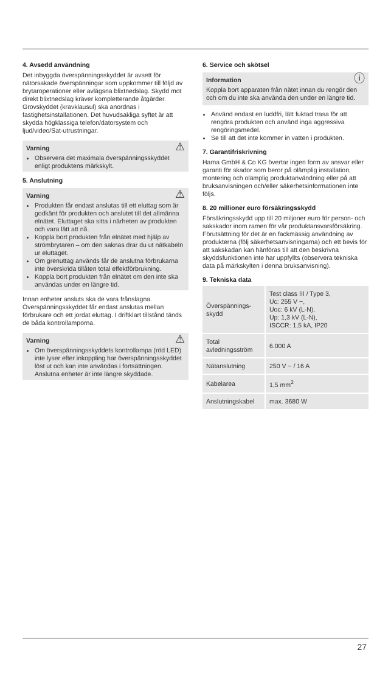4. Avsedd användning
Det inbyggda överspänningsskyddet är avsett för nätorsakade överspänningar som uppkommer till följd av brytaroperationer eller avlägsna blixtnedslag. Skydd mot direkt blixtnedslag kräver kompletterande åtgärder. Grovskyddet (kravklausul) ska anordnas i fastighetsinstallationen. Det huvudsakliga syftet är att skydda högklassiga telefon/datorsystem och ljud/video/Sat-utrustningar.
⚠ Varning
Observera det maximala överspänningsskyddet enligt produktens märkskylt.
5. Anslutning
⚠ Varning
Produkten får endast anslutas till ett eluttag som är godkänt för produkten och anslutet till det allmänna elnätet. Eluttaget ska sitta i närheten av produkten och vara lätt att nå.
Koppla bort produkten från elnätet med hjälp av strömbrytaren – om den saknas drar du ut nätkabeln ur eluttaget.
Om grenuttag används får de anslutna förbrukarna inte överskrida tillåten total effektförbrukning.
Koppla bort produkten från elnätet om den inte ska användas under en längre tid.
Innan enheter ansluts ska de vara frånslagna. Överspänningsskyddet får endast anslutas mellan förbrukare och ett jordat eluttag. I driftklart tillstånd tänds de båda kontrollamporna.
⚠ Varning
Om överspänningsskyddets kontrollampa (röd LED) inte lyser efter inkoppling har överspänningsskyddet löst ut och kan inte användas i fortsättningen. Anslutna enheter är inte längre skyddade.
6. Service och skötsel
ⓘ Information
Koppla bort apparaten från nätet innan du rengör den och om du inte ska använda den under en längre tid.
Använd endast en luddfri, lätt fuktad trasa för att rengöra produkten och använd inga aggressiva rengöringsmedel.
Se till att det inte kommer in vatten i produkten.
7. Garantifriskrivning
Hama GmbH & Co KG övertar ingen form av ansvar eller garanti för skador som beror på olämplig installation, montering och olämplig produktanvändning eller på att bruksanvisningen och/eller säkerhetsinformationen inte följs.
8. 20 millioner euro försäkringsskydd
Försäkringsskydd upp till 20 miljoner euro för person- och sakskador inom ramen för vår produktansvarsförsäkring. Förutsättning för det är en fackmässig användning av produkterna (följ säkerhetsanvisningarna) och ett bevis för att sakskadan kan hänföras till att den beskrivna skyddsfunktionen inte har uppfyllts (observera tekniska data på märkskylten i denna bruksanvisning).
9. Tekniska data
| Överspännings-skydd | Test class III / Type 3, Uc: 255 V ~, Uoc: 6 kV (L-N), Up: 1,3 kV (L-N), ISCCR: 1,5 kA, IP20 |
| Total avledningsström | 6.000 A |
| Nätanslutning | 250 V ~ / 16 A |
| Kabelarea | 1,5 mm<sup>2</sup> |
| Anslutningskabel | max. 3680 W |
27